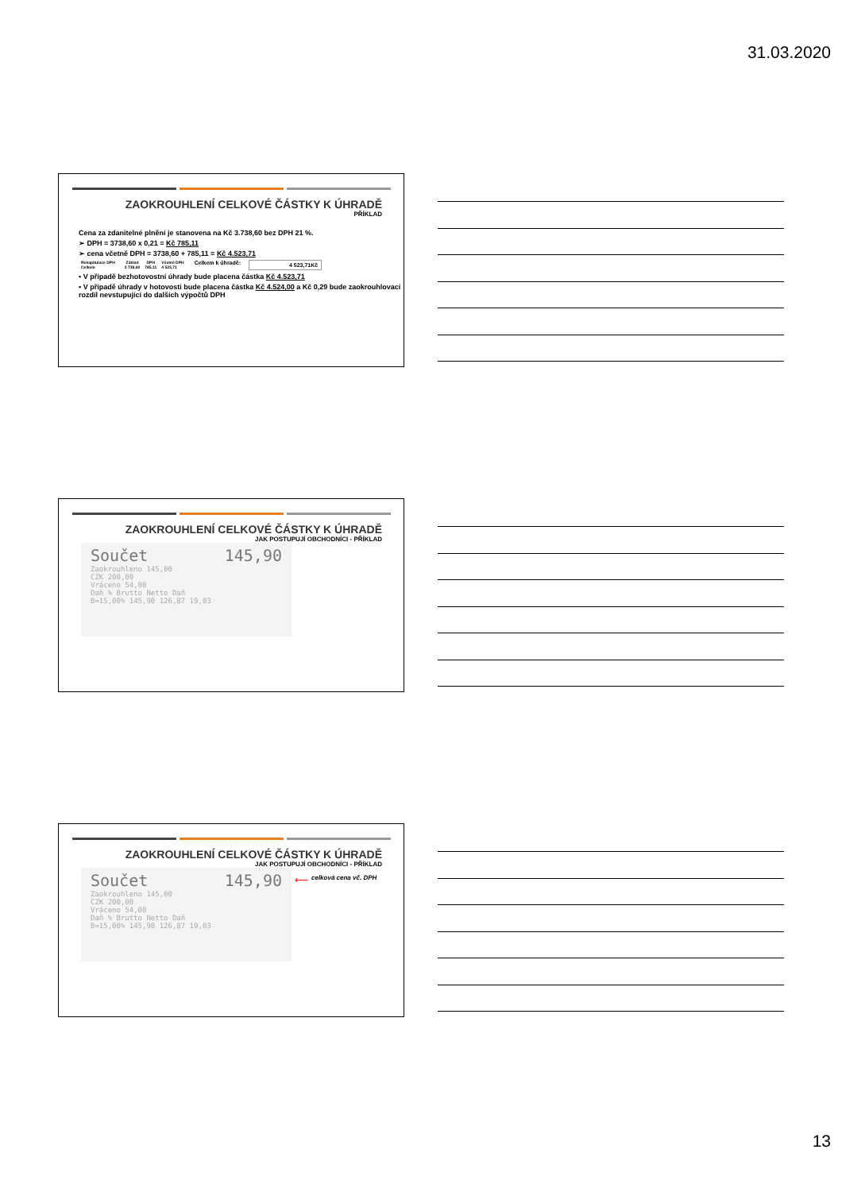31.03.2020
ZAOKROUHLENÍ CELKOVÉ ČÁSTKY K ÚHRADĚ
PŘÍKLAD
Cena za zdanitelné plnění je stanovena na Kč 3.738,60 bez DPH 21 %.
➢ DPH = 3738,60 x 0,21 = Kč 785,11
➢ cena včetně DPH = 3738,60 + 785,11 = Kč 4.523,71
| Rekapitulace DPH | | Základ | DPH | Včetně DPH |
| --- | --- | --- | --- | --- |
| Celkem | | 3 738,60 | 785,11 | 4 523,71 |
Celkem k úhradě: 4 523,71Kč
▪ V případě bezhotovostní úhrady bude placena částka Kč 4.523,71
▪ V případě úhrady v hotovosti bude placena částka Kč 4.524,00 a Kč 0,29 bude zaokrouhlovací rozdíl nevstupující do dalších výpočtů DPH
ZAOKROUHLENÍ CELKOVÉ ČÁSTKY K ÚHRADĚ
JAK POSTUPUJÍ OBCHODNÍCI - PŘÍKLAD
Součet 145,90
Zaokrouhleno 145,00
CZK 200,00
Vráceno 54,00
Daň % Brutto Netto Daň
B=15,00% 145,90 126,87 19,03
ZAOKROUHLENÍ CELKOVÉ ČÁSTKY K ÚHRADĚ
JAK POSTUPUJÍ OBCHODNÍCI - PŘÍKLAD
Součet 145,90
Zaokrouhleno 145,00
CZK 200,00
Vráceno 54,00
Daň % Brutto Netto Daň
B=15,00% 145,90 126,87 19,03
⟵ celková cena vč. DPH
13